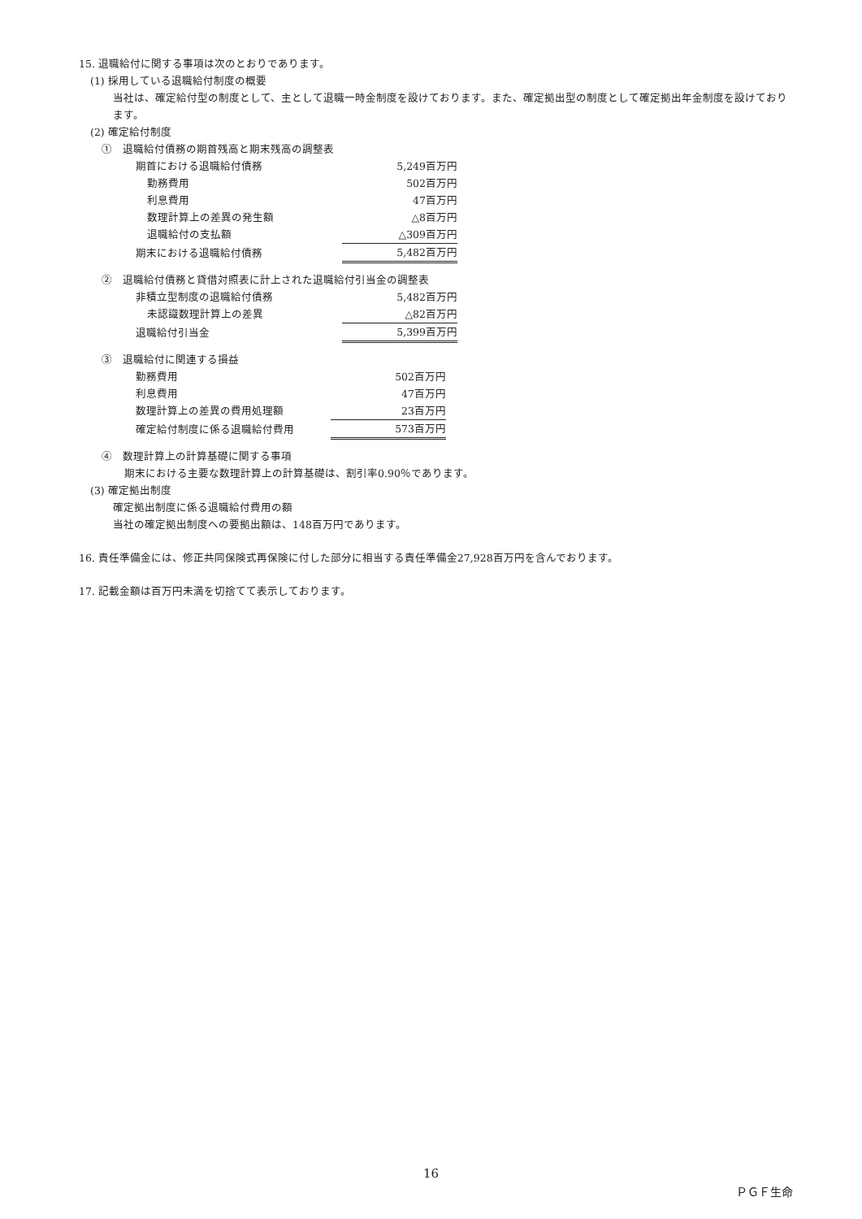15. 退職給付に関する事項は次のとおりであります。
(1) 採用している退職給付制度の概要
当社は、確定給付型の制度として、主として退職一時金制度を設けております。また、確定拠出型の制度として確定拠出年金制度を設けております。
(2) 確定給付制度
①　退職給付債務の期首残高と期末残高の調整表
| 期首における退職給付債務 | 5,249百万円 |
| 勤務費用 | 502百万円 |
| 利息費用 | 47百万円 |
| 数理計算上の差異の発生額 | △8百万円 |
| 退職給付の支払額 | △309百万円 |
| 期末における退職給付債務 | 5,482百万円 |
②　退職給付債務と貸借対照表に計上された退職給付引当金の調整表
| 非積立型制度の退職給付債務 | 5,482百万円 |
| 未認識数理計算上の差異 | △82百万円 |
| 退職給付引当金 | 5,399百万円 |
③　退職給付に関連する損益
| 勤務費用 | 502百万円 |
| 利息費用 | 47百万円 |
| 数理計算上の差異の費用処理額 | 23百万円 |
| 確定給付制度に係る退職給付費用 | 573百万円 |
④　数理計算上の計算基礎に関する事項
期末における主要な数理計算上の計算基礎は、割引率0.90％であります。
(3) 確定拠出制度
確定拠出制度に係る退職給付費用の額
当社の確定拠出制度への要拠出額は、148百万円であります。
16. 責任準備金には、修正共同保険式再保険に付した部分に相当する責任準備金27,928百万円を含んでおります。
17. 記載金額は百万円未満を切捨てて表示しております。
16
ＰＧＦ生命